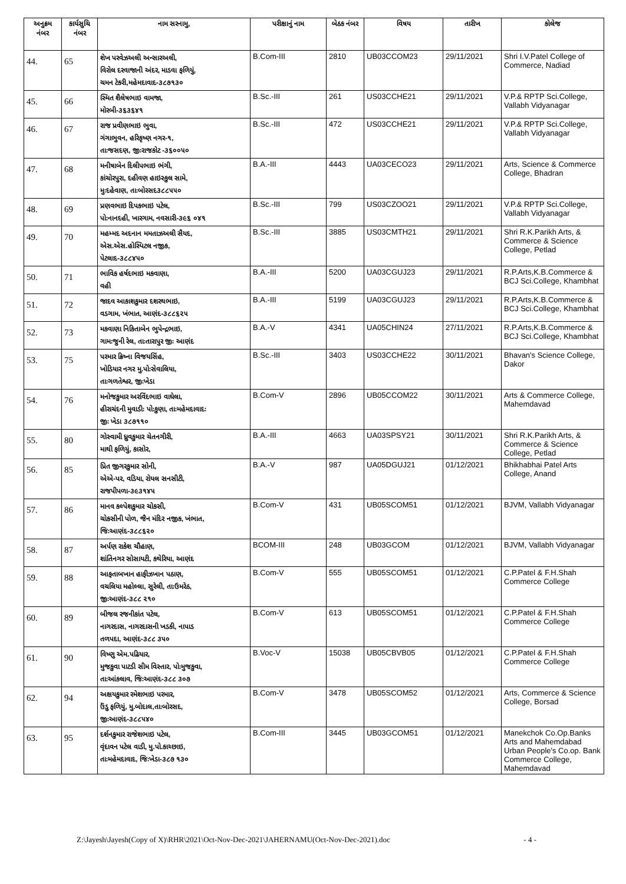| અનુક્રમ નંબર | કાર્યસુચિ નંબર | નામ સરનામુ, | પરીક્ષાનું નામ | બેઠક નંબર | વિષય | તારીખ | કોલેજ |
| --- | --- | --- | --- | --- | --- | --- | --- |
| 44. | 65 | શેખ પરવેઝઅલી અન્સારઅલી, વિરોલ દરવાજાની અંદર, માડવા ફળિયું, ચમન ટેકરી,મહેમદાવાદ-૩૮૭૧૩૦ | B.Com-III | 2810 | UB03CCOM23 | 29/11/2021 | Shri I.V.Patel College of Commerce, Nadiad |
| 45. | 66 | સ્મિત શૈલેષભાઇ વામજા, મોરબી-૩૬૩૬૪૧ | B.Sc.-III | 261 | US03CCHE21 | 29/11/2021 | V.P.& RPTP Sci.College, Vallabh Vidyanagar |
| 46. | 67 | રાજ પ્રવીણભાઇ ભુવા, ગંગાભુવન, હરિકૃષ્ણ નગર-૧, તાઃજસદણ, જીઃરાજકોટ -૩૬૦૦૫૦ | B.Sc.-III | 472 | US03CCHE21 | 29/11/2021 | V.P.& RPTP Sci.College, Vallabh Vidyanagar |
| 47. | 68 | મનીષાબેન દિલીપભાઇ ભંગી, કાંચોરપુરા, દહીવણ હાઇસ્કુલ સામે, મુઃદહેવાણ, તાઃબોરસદ૩૮૮૫૫૦ | B.A.-III | 4443 | UA03CECO23 | 29/11/2021 | Arts, Science & Commerce College, Bhadran |
| 48. | 69 | પ્રણવભાઇ દિપકભાઇ પટેલ, પોઃનાનદહી, ખારગામ, નવસારી-૩૯૬ ૦૪૧ | B.Sc.-III | 799 | US03CZOO21 | 29/11/2021 | V.P.& RPTP Sci.College, Vallabh Vidyanagar |
| 49. | 70 | મહમ્મદ અદનાન મમતાઝઅલી સૈયદ, એસ.એસ.હોસ્પિટલ નજીક, પેટલાદ-૩૮૮૪૫૦ | B.Sc.-III | 3885 | US03CMTH21 | 29/11/2021 | Shri R.K.Parikh Arts, & Commerce & Science College, Petlad |
| 50. | 71 | ભાવિક હર્ષદભાઇ મકવાણા, વહી | B.A.-III | 5200 | UA03CGUJ23 | 29/11/2021 | R.P.Arts,K.B.Commerce & BCJ Sci.College, Khambhat |
| 51. | 72 | જાદવ આકાશકુમાર દશરથભાઇ, વડગામ, ખંભાત, આણંદ-૩૮૮૬૨૫ | B.A.-III | 5199 | UA03CGUJ23 | 29/11/2021 | R.P.Arts,K.B.Commerce & BCJ Sci.College, Khambhat |
| 52. | 73 | મકવાણા નિકિતાબેન ભુપેન્દ્રભાઇ, ગામઃજુની રેલ, તાઃતારાપુર જીઃ આણંદ | B.A.-V | 4341 | UA05CHIN24 | 27/11/2021 | R.P.Arts,K.B.Commerce & BCJ Sci.College, Khambhat |
| 53. | 75 | પરમાર ક્રિષ્ના વિજયસિંહ, ખોડિયાર નગર મુ.પોઃસેવાલિયા, તાઃગળતેશ્વર, જીઃખેડા | B.Sc.-III | 3403 | US03CCHE22 | 30/11/2021 | Bhavan's Science College, Dakor |
| 54. | 76 | મનોજકુમાર અરવિંદભાઇ વાઘેલા, હીરાચંદની મુવાડીઃ પોઃકુણા, તાઃમહેમદાવાદઃ જીઃ ખેડા ૩૮૭૧૧૦ | B.Com-V | 2896 | UB05CCOM22 | 30/11/2021 | Arts & Commerce College, Mahemdavad |
| 55. | 80 | ગોસ્વામી ધ્રુવકુમાર ચેતનગીરી, માથી ફળિયું, કાસોર, | B.A.-III | 4663 | UA03SPSY21 | 30/11/2021 | Shri R.K.Parikh Arts, & Commerce & Science College, Petlad |
| 56. | 85 | પ્રિત જીગરકુમાર સોની, એએ-પર, વડિયા, રોયલ સનસીટી, રાજપીપળા-૩૯૩૧૪૫ | B.A.-V | 987 | UA05DGUJ21 | 01/12/2021 | Bhikhabhai Patel Arts College, Anand |
| 57. | 86 | માનવ કલ્પેશકુમાર ચોકસી, ચોકસીની પોળ, જૈન મંદિર નજીક, ખંભાત, જિઃઆણંદ-૩૮૮૬૨૦ | B.Com-V | 431 | UB05SCOM51 | 01/12/2021 | BJVM, Vallabh Vidyanagar |
| 58. | 87 | અર્પણ રાકેશ ચૌહાણ, શાંતિનગર સોસાયટી, કથેરિયા, આણંદ | BCOM-III | 248 | UB03GCOM | 01/12/2021 | BJVM, Vallabh Vidyanagar |
| 59. | 88 | આફતાબખાન હાફીઝખાન પઠાણ, વચલિયા મહોલ્લા, સુરેલી, તાઃઉમરેઠ, જીઃઆણંદ-૩૮૮ ૨૧૦ | B.Com-V | 555 | UB05SCOM51 | 01/12/2021 | C.P.Patel & F.H.Shah Commerce College |
| 60. | 89 | બીજલ રજનીકાંત પટેલ, નાગરદાસ, નાગરદાસની ખડકી, નાપાડ તળપદા, આણંદ-૩૮૮ ૩૫૦ | B.Com-V | 613 | UB05SCOM51 | 01/12/2021 | C.P.Patel & F.H.Shah Commerce College |
| 61. | 90 | વિષ્ણુ એમ.પઢિયાર, મુજકુવા પાટડી સીમ વિસ્તાર, પોઃમુજકુવા, તાઃઆંકલાવ, જિઃઆણંદ-૩૮૮ ૩૦૭ | B.Voc-V | 15038 | UB05CBVB05 | 01/12/2021 | C.P.Patel & F.H.Shah Commerce College |
| 62. | 94 | અક્ષયકુમાર રમેશભાઇ પરમાર, ઉંડુ ફળિયું, મુ.બોદાલ,તાઃબોરસદ, જીઃઆણંદ-૩૮૮૫૪૦ | B.Com-V | 3478 | UB05SCOM52 | 01/12/2021 | Arts, Commerce & Science College, Borsad |
| 63. | 95 | દર્શનકુમાર રાજેશભાઇ પટેલ, વૃંદાવન પટેલ વાડી, મુ.પો.કાચ્છાઇ, તાઃમહેમદાવાદ, જિઃખેડા-૩૮૭ ૧૩૦ | B.Com-III | 3445 | UB03GCOM51 | 01/12/2021 | Manekchok Co.Op.Banks Arts and Mahemdabad Urban People's Co.op. Bank Commerce College, Mahemdavad |
Z:\Jayesh\Jayesh(Copy of X)\RHR\2021\Oct-Nov-Dec-2021\JAHERNAMU(Oct-Nov-Dec-2021).doc - 4 -